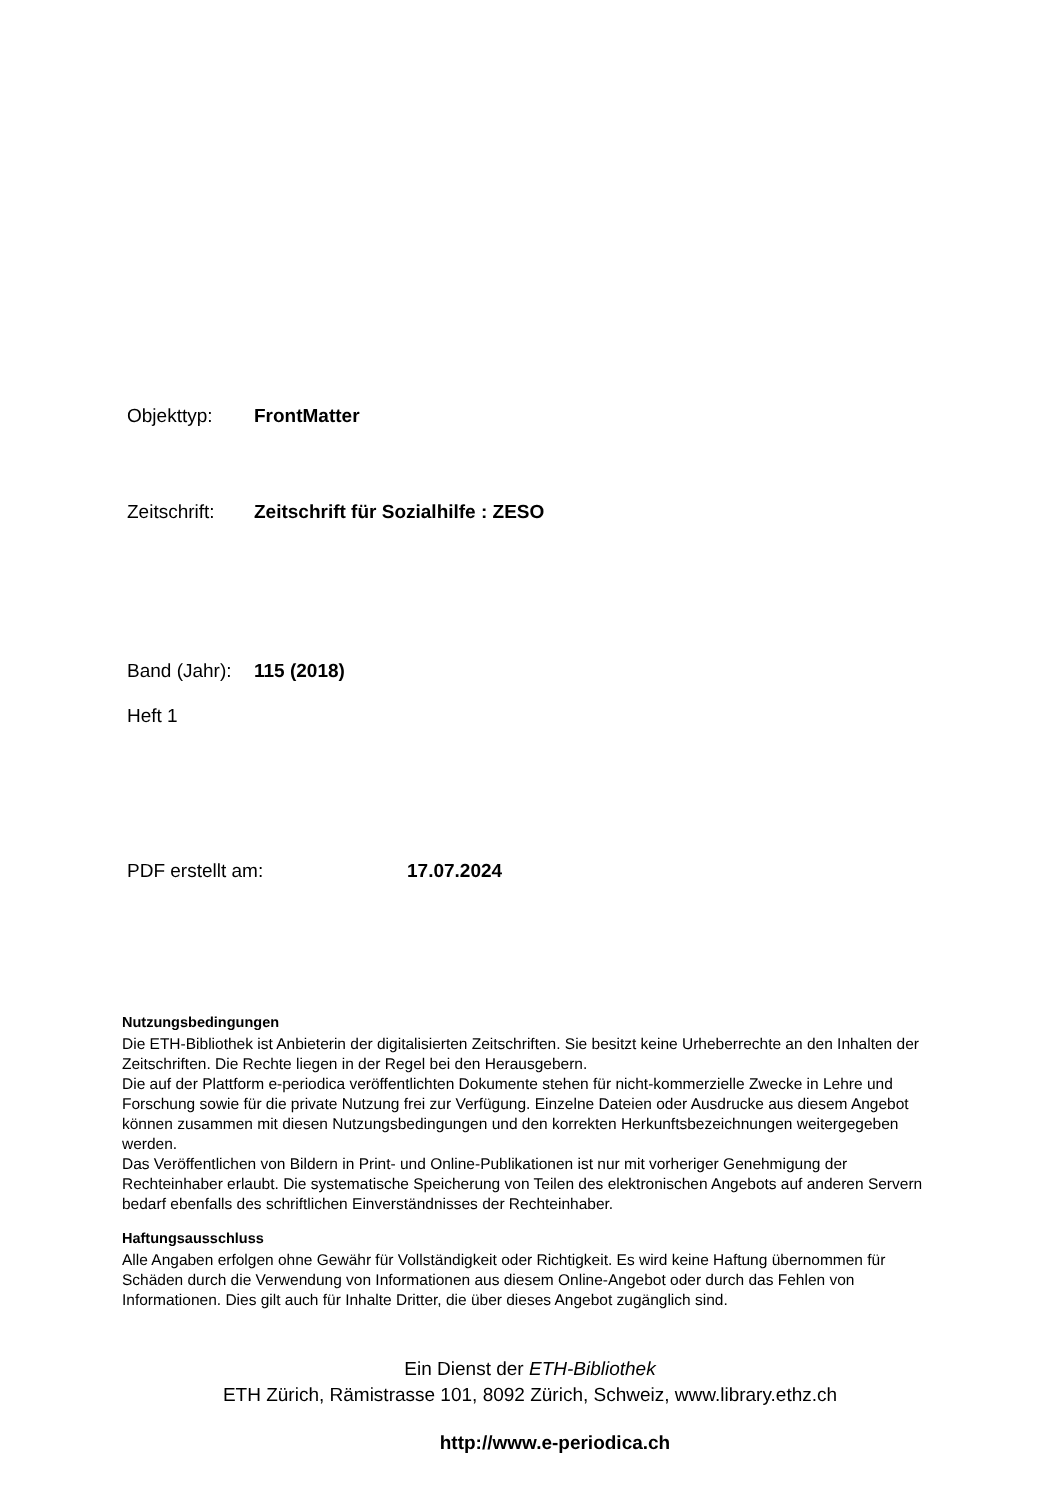Objekttyp: FrontMatter
Zeitschrift: Zeitschrift für Sozialhilfe : ZESO
Band (Jahr): 115 (2018)
Heft 1
PDF erstellt am: 17.07.2024
Nutzungsbedingungen
Die ETH-Bibliothek ist Anbieterin der digitalisierten Zeitschriften. Sie besitzt keine Urheberrechte an den Inhalten der Zeitschriften. Die Rechte liegen in der Regel bei den Herausgebern.
Die auf der Plattform e-periodica veröffentlichten Dokumente stehen für nicht-kommerzielle Zwecke in Lehre und Forschung sowie für die private Nutzung frei zur Verfügung. Einzelne Dateien oder Ausdrucke aus diesem Angebot können zusammen mit diesen Nutzungsbedingungen und den korrekten Herkunftsbezeichnungen weitergegeben werden.
Das Veröffentlichen von Bildern in Print- und Online-Publikationen ist nur mit vorheriger Genehmigung der Rechteinhaber erlaubt. Die systematische Speicherung von Teilen des elektronischen Angebots auf anderen Servern bedarf ebenfalls des schriftlichen Einverständnisses der Rechteinhaber.
Haftungsausschluss
Alle Angaben erfolgen ohne Gewähr für Vollständigkeit oder Richtigkeit. Es wird keine Haftung übernommen für Schäden durch die Verwendung von Informationen aus diesem Online-Angebot oder durch das Fehlen von Informationen. Dies gilt auch für Inhalte Dritter, die über dieses Angebot zugänglich sind.
Ein Dienst der ETH-Bibliothek
ETH Zürich, Rämistrasse 101, 8092 Zürich, Schweiz, www.library.ethz.ch
http://www.e-periodica.ch